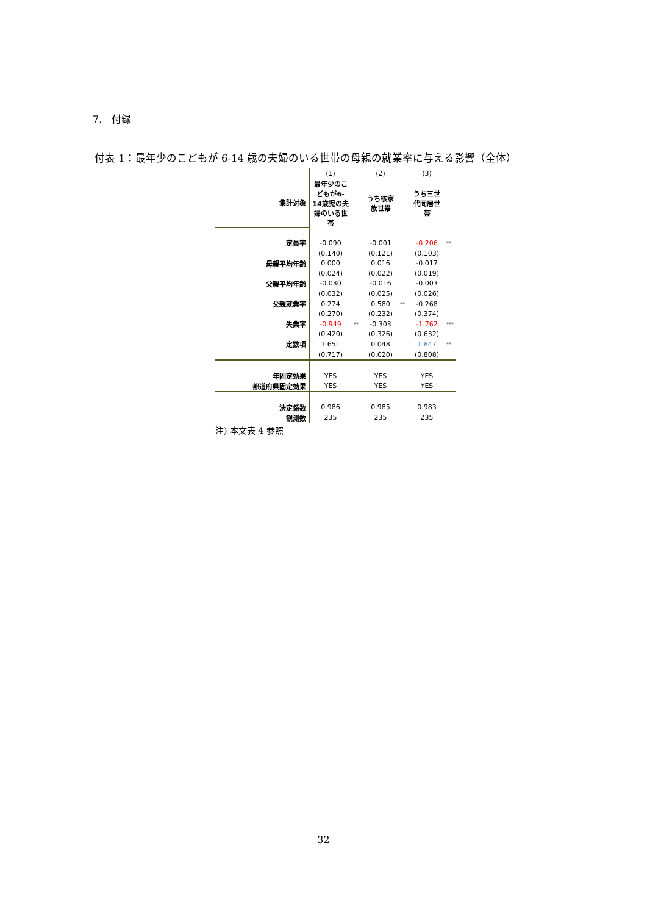7.　付録
付表 1：最年少のこどもが 6-14 歳の夫婦のいる世帯の母親の就業率に与える影響（全体）
| | (1) | | (2) | | (3) | |
| 集計対象 | 最年少のこどもが6-14歳児の夫婦のいる世帯 | | うち核家族世帯 | | うち三世代同居世帯 | |
| 定員率 | -0.090 | | -0.001 | | -0.206 | ** |
| | (0.140) | | (0.121) | | (0.103) | |
| 母親平均年齢 | 0.000 | | 0.016 | | -0.017 | |
| | (0.024) | | (0.022) | | (0.019) | |
| 父親平均年齢 | -0.030 | | -0.016 | | -0.003 | |
| | (0.032) | | (0.025) | | (0.026) | |
| 父親就業率 | 0.274 | | 0.580 | ** | -0.268 | |
| | (0.270) | | (0.232) | | (0.374) | |
| 失業率 | -0.949 | ** | -0.303 | | -1.762 | *** |
| | (0.420) | | (0.326) | | (0.632) | |
| 定数項 | 1.651 | | 0.048 | | 1.847 | ** |
| | (0.717) | | (0.620) | | (0.808) | |
| 年固定効果 | YES | | YES | | YES | |
| 都道府県固定効果 | YES | | YES | | YES | |
| 決定係数 | 0.986 | | 0.985 | | 0.983 | |
| 観測数 | 235 | | 235 | | 235 | |
注) 本文表 4 参照
32